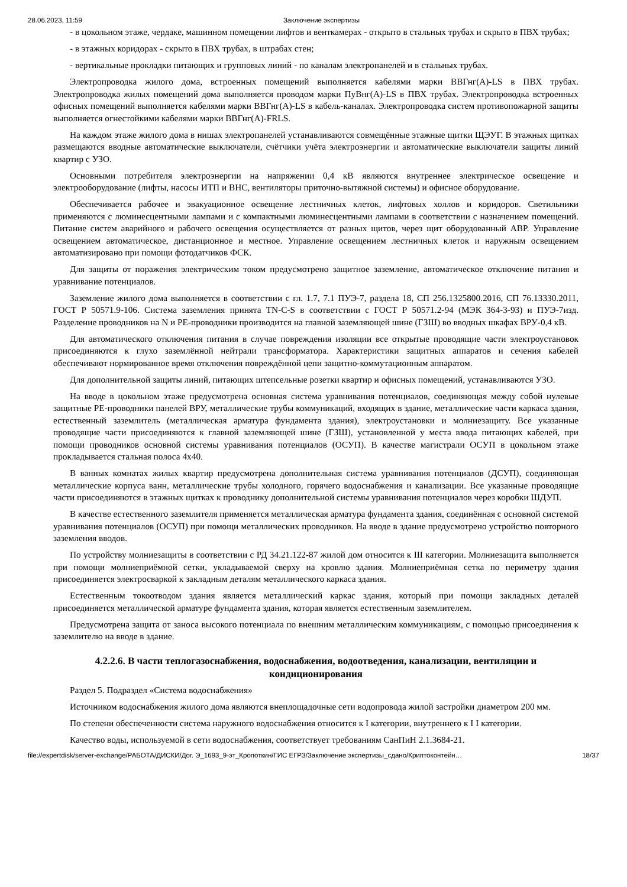28.06.2023, 11:59 Заключение экспертизы
- в цокольном этаже, чердаке, машинном помещении лифтов и венткамерах - открыто в стальных трубах и скрыто в ПВХ трубах;
- в этажных коридорах - скрыто в ПВХ трубах, в штрабах стен;
- вертикальные прокладки питающих и групповых линий - по каналам электропанелей и в стальных трубах.
Электропроводка жилого дома, встроенных помещений выполняется кабелями марки ВВГнг(А)-LS в ПВХ трубах. Электропроводка жилых помещений дома выполняется проводом марки ПуВнг(А)-LS в ПВХ трубах. Электропроводка встроенных офисных помещений выполняется кабелями марки ВВГнг(А)-LS в кабель-каналах. Электропроводка систем противопожарной защиты выполняется огнестойкими кабелями марки ВВГнг(А)-FRLS.
На каждом этаже жилого дома в нишах электропанелей устанавливаются совмещённые этажные щитки ЩЭУГ. В этажных щитках размещаются вводные автоматические выключатели, счётчики учёта электроэнергии и автоматические выключатели защиты линий квартир с УЗО.
Основными потребителя электроэнергии на напряжении 0,4 кВ являются внутреннее электрическое освещение и электрооборудование (лифты, насосы ИТП и ВНС, вентиляторы приточно-вытяжной системы) и офисное оборудование.
Обеспечивается рабочее и эвакуационное освещение лестничных клеток, лифтовых холлов и коридоров. Светильники применяются с люминесцентными лампами и с компактными люминесцентными лампами в соответствии с назначением помещений. Питание систем аварийного и рабочего освещения осуществляется от разных щитов, через щит оборудованный АВР. Управление освещением автоматическое, дистанционное и местное. Управление освещением лестничных клеток и наружным освещением автоматизировано при помощи фотодатчиков ФСК.
Для защиты от поражения электрическим током предусмотрено защитное заземление, автоматическое отключение питания и уравнивание потенциалов.
Заземление жилого дома выполняется в соответствии с гл. 1.7, 7.1 ПУЭ-7, раздела 18, СП 256.1325800.2016, СП 76.13330.2011, ГОСТ Р 50571.9-106. Система заземления принята TN-C-S в соответствии с ГОСТ Р 50571.2-94 (МЭК 364-3-93) и ПУЭ-7изд. Разделение проводников на N и PE-проводники производится на главной заземляющей шине (ГЗШ) во вводных шкафах ВРУ-0,4 кВ.
Для автоматического отключения питания в случае повреждения изоляции все открытые проводящие части электроустановок присоединяются к глухо заземлённой нейтрали трансформатора. Характеристики защитных аппаратов и сечения кабелей обеспечивают нормированное время отключения повреждённой цепи защитно-коммутационным аппаратом.
Для дополнительной защиты линий, питающих штепсельные розетки квартир и офисных помещений, устанавливаются УЗО.
На вводе в цокольном этаже предусмотрена основная система уравнивания потенциалов, соединяющая между собой нулевые защитные PE-проводники панелей ВРУ, металлические трубы коммуникаций, входящих в здание, металлические части каркаса здания, естественный заземлитель (металлическая арматура фундамента здания), электроустановки и молниезащиту. Все указанные проводящие части присоединяются к главной заземляющей шине (ГЗШ), установленной у места ввода питающих кабелей, при помощи проводников основной системы уравнивания потенциалов (ОСУП). В качестве магистрали ОСУП в цокольном этаже прокладывается стальная полоса 4х40.
В ванных комнатах жилых квартир предусмотрена дополнительная система уравнивания потенциалов (ДСУП), соединяющая металлические корпуса ванн, металлические трубы холодного, горячего водоснабжения и канализации. Все указанные проводящие части присоединяются в этажных щитках к проводнику дополнительной системы уравнивания потенциалов через коробки ШДУП.
В качестве естественного заземлителя применяется металлическая арматура фундамента здания, соединённая с основной системой уравнивания потенциалов (ОСУП) при помощи металлических проводников. На вводе в здание предусмотрено устройство повторного заземления вводов.
По устройству молниезащиты в соответствии с РД 34.21.122-87 жилой дом относится к III категории. Молниезащита выполняется при помощи молниеприёмной сетки, укладываемой сверху на кровлю здания. Молниеприёмная сетка по периметру здания присоединяется электросваркой к закладным деталям металлического каркаса здания.
Естественным токоотводом здания является металлический каркас здания, который при помощи закладных деталей присоединяется металлической арматуре фундамента здания, которая является естественным заземлителем.
Предусмотрена защита от заноса высокого потенциала по внешним металлическим коммуникациям, с помощью присоединения к заземлителю на вводе в здание.
4.2.2.6. В части теплогазоснабжения, водоснабжения, водоотведения, канализации, вентиляции и кондиционирования
Раздел 5. Подраздел «Система водоснабжения»
Источником водоснабжения жилого дома являются внеплощадочные сети водопровода жилой застройки диаметром 200 мм.
По степени обеспеченности система наружного водоснабжения относится к I категории, внутреннего к I I категории.
Качество воды, используемой в сети водоснабжения, соответствует требованиям СанПиН 2.1.3684-21.
file://expertdisk/server-exchange/РАБОТА/ДИСКИ/Дог. Э_1693_9-эт_Кропоткин/ГИС ЕГРЗ/Заключение экспертизы_сдано/Криптоконтейн… 18/37